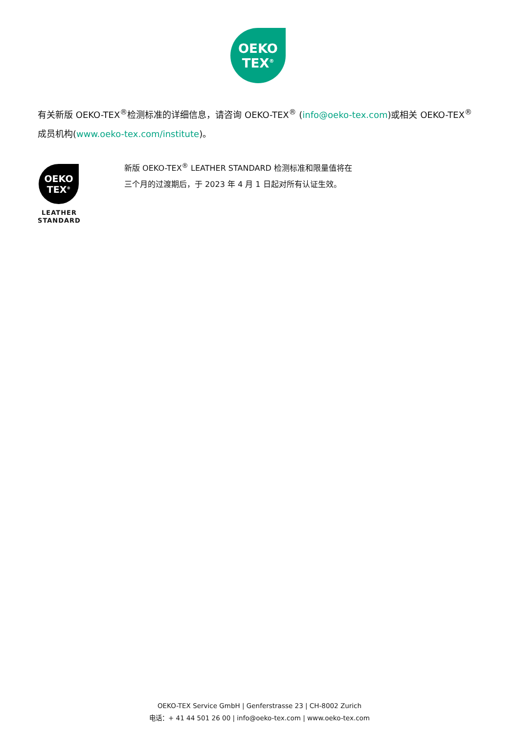OEKO
TEX<sup>®</sup>
有关新版 OEKO-TEX<sup>®</sup>检测标准的详细信息，请咨询 OEKO-TEX<sup>®</sup> (info@oeko-tex.com)或相关 OEKO-TEX<sup>®</sup>成员机构(www.oeko-tex.com/institute)。
OEKO
TEX<sup>®</sup>
LEATHER
STANDARD
新版 OEKO-TEX<sup>®</sup> LEATHER STANDARD 检测标准和限量值将在三个月的过渡期后，于 2023 年 4 月 1 日起对所有认证生效。
OEKO-TEX Service GmbH | Genferstrasse 23 | CH-8002 Zurich
电话：+ 41 44 501 26 00 | info@oeko-tex.com | www.oeko-tex.com